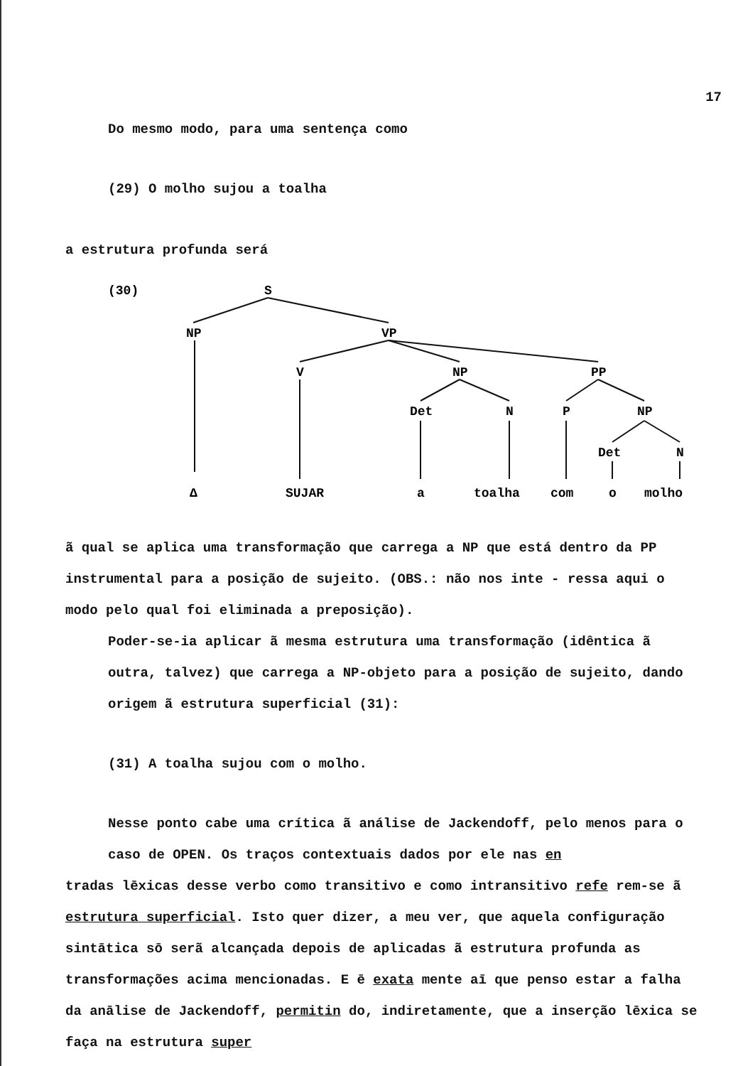17
Do mesmo modo, para uma sentença como
(29) O molho sujou a toalha
a estrutura profunda será
(30)
S
NP
VP
V
NP
PP
Det
N
P
NP
Det
N
Δ
SUJAR
a
toalha
com
o
molho
ã qual se aplica uma transformação que carrega a NP que está dentro da PP instrumental para a posição de sujeito. (OBS.: não nos inte - ressa aqui o modo pelo qual foi eliminada a preposição).
Poder-se-ia aplicar ã mesma estrutura uma transformação (idêntica ã outra, talvez) que carrega a NP-objeto para a posição de sujeito, dando origem ã estrutura superficial (31):
(31) A toalha sujou com o molho.
Nesse ponto cabe uma crítica ã análise de Jackendoff, pelo menos para o caso de OPEN. Os traços contextuais dados por ele nas en
tradas lēxicas desse verbo como transitivo e como intransitivo refe rem-se ã estrutura superficial. Isto quer dizer, a meu ver, que aquela configuração sintātica sō serã alcançada depois de aplicadas ã estrutura profunda as transformações acima mencionadas. E ē exata mente aī que penso estar a falha da anālise de Jackendoff, permitin do, indiretamente, que a inserção lēxica se faça na estrutura super